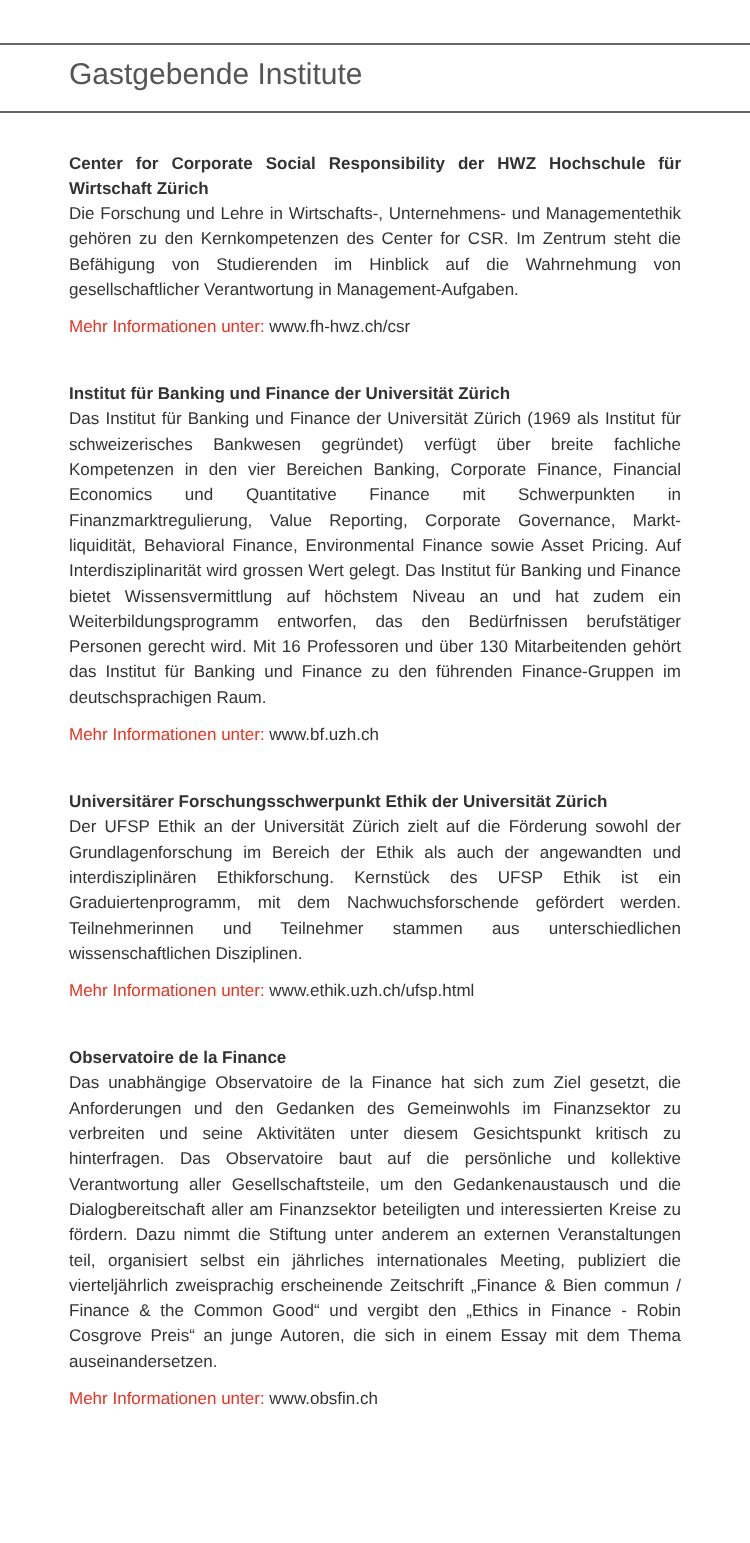Gastgebende Institute
Center for Corporate Social Responsibility der HWZ Hochschule für Wirtschaft Zürich
Die Forschung und Lehre in Wirtschafts-, Unternehmens- und Managementethik gehören zu den Kernkompetenzen des Center for CSR. Im Zentrum steht die Befähigung von Studierenden im Hinblick auf die Wahrnehmung von gesellschaftlicher Verantwortung in Management-Aufgaben.
Mehr Informationen unter: www.fh-hwz.ch/csr
Institut für Banking und Finance der Universität Zürich
Das Institut für Banking und Finance der Universität Zürich (1969 als Institut für schweizerisches Bankwesen gegründet) verfügt über breite fachliche Kompetenzen in den vier Bereichen Banking, Corporate Finance, Financial Economics und Quantitative Finance mit Schwerpunkten in Finanzmarktregulierung, Value Reporting, Corporate Governance, Markt-liquidität, Behavioral Finance, Environmental Finance sowie Asset Pricing. Auf Interdisziplinarität wird grossen Wert gelegt. Das Institut für Banking und Finance bietet Wissensvermittlung auf höchstem Niveau an und hat zudem ein Weiterbildungsprogramm entworfen, das den Bedürfnissen berufstätiger Personen gerecht wird. Mit 16 Professoren und über 130 Mitarbeitenden gehört das Institut für Banking und Finance zu den führenden Finance-Gruppen im deutschsprachigen Raum.
Mehr Informationen unter: www.bf.uzh.ch
Universitärer Forschungsschwerpunkt Ethik der Universität Zürich
Der UFSP Ethik an der Universität Zürich zielt auf die Förderung sowohl der Grundlagenforschung im Bereich der Ethik als auch der angewandten und interdisziplinären Ethikforschung. Kernstück des UFSP Ethik ist ein Graduiertenprogramm, mit dem Nachwuchsforschende gefördert werden. Teilnehmerinnen und Teilnehmer stammen aus unterschiedlichen wissenschaftlichen Disziplinen.
Mehr Informationen unter: www.ethik.uzh.ch/ufsp.html
Observatoire de la Finance
Das unabhängige Observatoire de la Finance hat sich zum Ziel gesetzt, die Anforderungen und den Gedanken des Gemeinwohls im Finanzsektor zu verbreiten und seine Aktivitäten unter diesem Gesichtspunkt kritisch zu hinterfragen. Das Observatoire baut auf die persönliche und kollektive Verantwortung aller Gesellschaftsteile, um den Gedankenaustausch und die Dialogbereitschaft aller am Finanzsektor beteiligten und interessierten Kreise zu fördern. Dazu nimmt die Stiftung unter anderem an externen Veranstaltungen teil, organisiert selbst ein jährliches internationales Meeting, publiziert die vierteljährlich zweisprachig erscheinende Zeitschrift „Finance & Bien commun / Finance & the Common Good“ und vergibt den „Ethics in Finance - Robin Cosgrove Preis“ an junge Autoren, die sich in einem Essay mit dem Thema auseinandersetzen.
Mehr Informationen unter: www.obsfin.ch